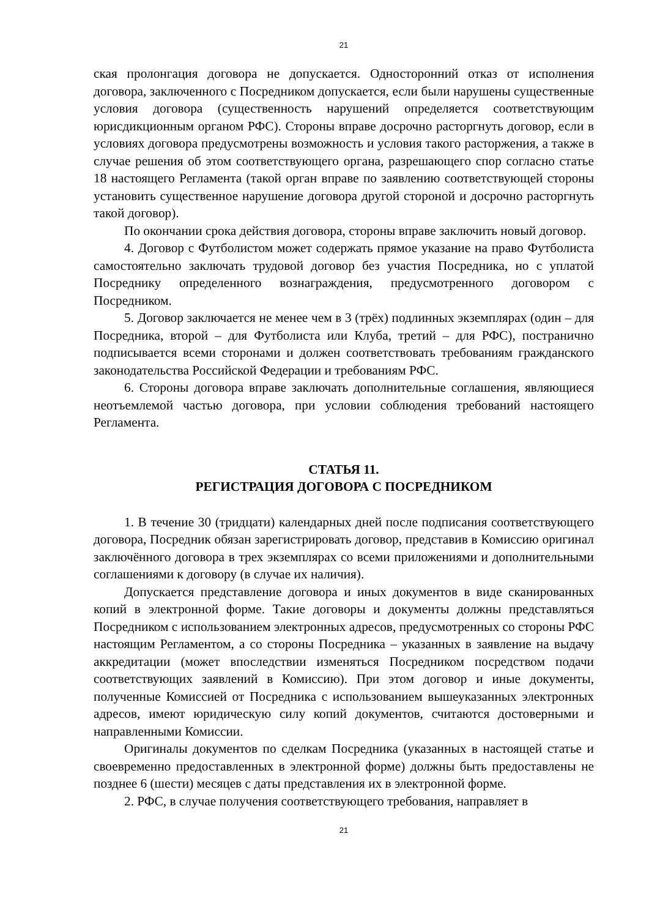21
ская пролонгация договора не допускается. Односторонний отказ от исполнения договора, заключенного с Посредником допускается, если были нарушены существенные условия договора (существенность нарушений определяется соответствующим юрисдикционным органом РФС). Стороны вправе досрочно расторгнуть договор, если в условиях договора предусмотрены возможность и условия такого расторжения, а также в случае решения об этом соответствующего органа, разрешающего спор согласно статье 18 настоящего Регламента (такой орган вправе по заявлению соответствующей стороны установить существенное нарушение договора другой стороной и досрочно расторгнуть такой договор).
По окончании срока действия договора, стороны вправе заключить новый договор.
4. Договор с Футболистом может содержать прямое указание на право Футболиста самостоятельно заключать трудовой договор без участия Посредника, но с уплатой Посреднику определенного вознаграждения, предусмотренного договором с Посредником.
5. Договор заключается не менее чем в 3 (трёх) подлинных экземплярах (один – для Посредника, второй – для Футболиста или Клуба, третий – для РФС), постранично подписывается всеми сторонами и должен соответствовать требованиям гражданского законодательства Российской Федерации и требованиям РФС.
6. Стороны договора вправе заключать дополнительные соглашения, являющиеся неотъемлемой частью договора, при условии соблюдения требований настоящего Регламента.
СТАТЬЯ 11.
РЕГИСТРАЦИЯ ДОГОВОРА С ПОСРЕДНИКОМ
1. В течение 30 (тридцати) календарных дней после подписания соответствующего договора, Посредник обязан зарегистрировать договор, представив в Комиссию оригинал заключённого договора в трех экземплярах со всеми приложениями и дополнительными соглашениями к договору (в случае их наличия).
Допускается представление договора и иных документов в виде сканированных копий в электронной форме. Такие договоры и документы должны представляться Посредником с использованием электронных адресов, предусмотренных со стороны РФС настоящим Регламентом, а со стороны Посредника – указанных в заявление на выдачу аккредитации (может впоследствии изменяться Посредником посредством подачи соответствующих заявлений в Комиссию). При этом договор и иные документы, полученные Комиссией от Посредника с использованием вышеуказанных электронных адресов, имеют юридическую силу копий документов, считаются достоверными и направленными Комиссии.
Оригиналы документов по сделкам Посредника (указанных в настоящей статье и своевременно предоставленных в электронной форме) должны быть предоставлены не позднее 6 (шести) месяцев с даты представления их в электронной форме.
2. РФС, в случае получения соответствующего требования, направляет в
21